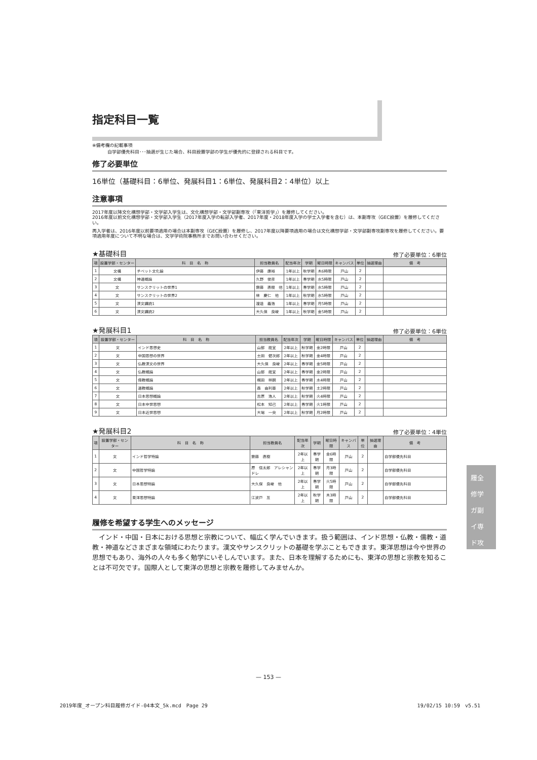指定科目一覧
※備考欄の記載事項
自学部優先科目･･･抽選が生じた場合、科目設置学部の学生が優先的に登録される科目です。
修了必要単位
16単位（基礎科目：6単位、発展科目1：6単位、発展科目2：4単位）以上
注意事項
2017年度以降文化構想学部・文学部入学生は、文化構想学部・文学部副専攻（「東洋哲学」）を履修してください。
2016年度以前文化構想学部・文学部入学生（2017年度入学の転部入学者、2017年度・2018年度入学の学士入学者を含む）は、本副専攻（GEC設置）を履修してください。
再入学者は、2016年度以前要項適用の場合は本副専攻（GEC設置）を履修し、2017年度以降要項適用の場合は文化構想学部・文学部副専攻副専攻を履修してください。要項適用年度について不明な場合は、文学学術院事務所までお問い合わせください。
★基礎科目 修了必要単位：6単位
| 項 | 設置学部・センター | 科 目 名 称 | 担当教員名 | 配当年次 | 学期 | 曜日時限 | キャンパス | 単位 | 抽選理由 | 備 考 |
| --- | --- | --- | --- | --- | --- | --- | --- | --- | --- | --- |
| 1 | 文構 | チベット文化論 | 伊藤 康裕 | 1年以上 | 秋学期 | 木6時限 | 戸山 | 2 | | |
| 2 | 文構 | 神道概論 | 久野 俊彦 | 1年以上 | 春学期 | 水5時限 | 戸山 | 2 | | |
| 3 | 文 | サンスクリットの世界1 | 齋藤 直樹 他 | 1年以上 | 春学期 | 水5時限 | 戸山 | 2 | | |
| 4 | 文 | サンスクリットの世界2 | 林 慶仁 他 | 1年以上 | 秋学期 | 水5時限 | 戸山 | 2 | | |
| 5 | 文 | 漢文講読1 | 渡邉 義浩 | 1年以上 | 春学期 | 月5時限 | 戸山 | 2 | | |
| 6 | 文 | 漢文講読2 | 大久保 良峻 | 1年以上 | 秋学期 | 金5時限 | 戸山 | 2 | | |
★発展科目1 修了必要単位：6単位
| 項 | 設置学部・センター | 科 目 名 称 | 担当教員名 | 配当年次 | 学期 | 曜日時限 | キャンパス | 単位 | 抽選理由 | 備 考 |
| --- | --- | --- | --- | --- | --- | --- | --- | --- | --- | --- |
| 1 | 文 | インド思想史 | 山部 能宜 | 2年以上 | 秋学期 | 金2時限 | 戸山 | 2 | | |
| 2 | 文 | 中国思想の世界 | 土田 健次郎 | 2年以上 | 秋学期 | 金4時限 | 戸山 | 2 | | |
| 3 | 文 | 仏教漢文の世界 | 大久保 良峻 | 2年以上 | 春学期 | 金5時限 | 戸山 | 2 | | |
| 4 | 文 | 仏教概論 | 山部 能宜 | 2年以上 | 春学期 | 金2時限 | 戸山 | 2 | | |
| 5 | 文 | 儒教概論 | 梶田 祥嗣 | 2年以上 | 春学期 | 水4時限 | 戸山 | 2 | | |
| 6 | 文 | 道教概論 | 森 由利亜 | 2年以上 | 秋学期 | 土2時限 | 戸山 | 2 | | |
| 7 | 文 | 日本思想概論 | 吉原 浩人 | 2年以上 | 秋学期 | 火4時限 | 戸山 | 2 | | |
| 8 | 文 | 日本中世思想 | 松本 知己 | 2年以上 | 春学期 | 火1時限 | 戸山 | 2 | | |
| 9 | 文 | 日本近世思想 | 大場 一央 | 2年以上 | 秋学期 | 月2時限 | 戸山 | 2 | | |
★発展科目2 修了必要単位：4単位
| 項 | 設置学部・センター | 科 目 名 称 | 担当教員名 | 配当年次 | 学期 | 曜日時限 | キャンパス | 単位 | 抽選理由 | 備 考 |
| --- | --- | --- | --- | --- | --- | --- | --- | --- | --- | --- |
| 1 | 文 | インド哲学特論 | 齋藤 直樹 | 2年以上 | 春学期 | 金6時限 | 戸山 | 2 | | 自学部優先科目 |
| 2 | 文 | 中国哲学特論 | 原 信太郎 アレシャンドレ | 2年以上 | 春学期 | 月3時限 | 戸山 | 2 | | 自学部優先科目 |
| 3 | 文 | 日本思想特論 | 大久保 良峻 他 | 2年以上 | 春学期 | 火5時限 | 戸山 | 2 | | 自学部優先科目 |
| 4 | 文 | 東洋思想特論 | 江波戸 亙 | 2年以上 | 秋学期 | 木3時限 | 戸山 | 2 | | 自学部優先科目 |
履修を希望する学生へのメッセージ
インド・中国・日本における思想と宗教について、幅広く学んでいきます。扱う範囲は、インド思想・仏教・儒教・道教・神道などさまざまな領域にわたります。漢文やサンスクリットの基礎を学ぶこともできます。東洋思想は今や世界の思想でもあり、海外の人々も多く勉学にいそしんでいます。また、日本を理解するためにも、東洋の思想と宗教を知ることは不可欠です。国際人として東洋の思想と宗教を履修してみませんか。
履全
修学
ガ副
イ専
ド攻
— 153 —
2019年度_オープン科目履修ガイド-04本文_5k.mcd　Page 29 19/02/15 10:59　v5.51